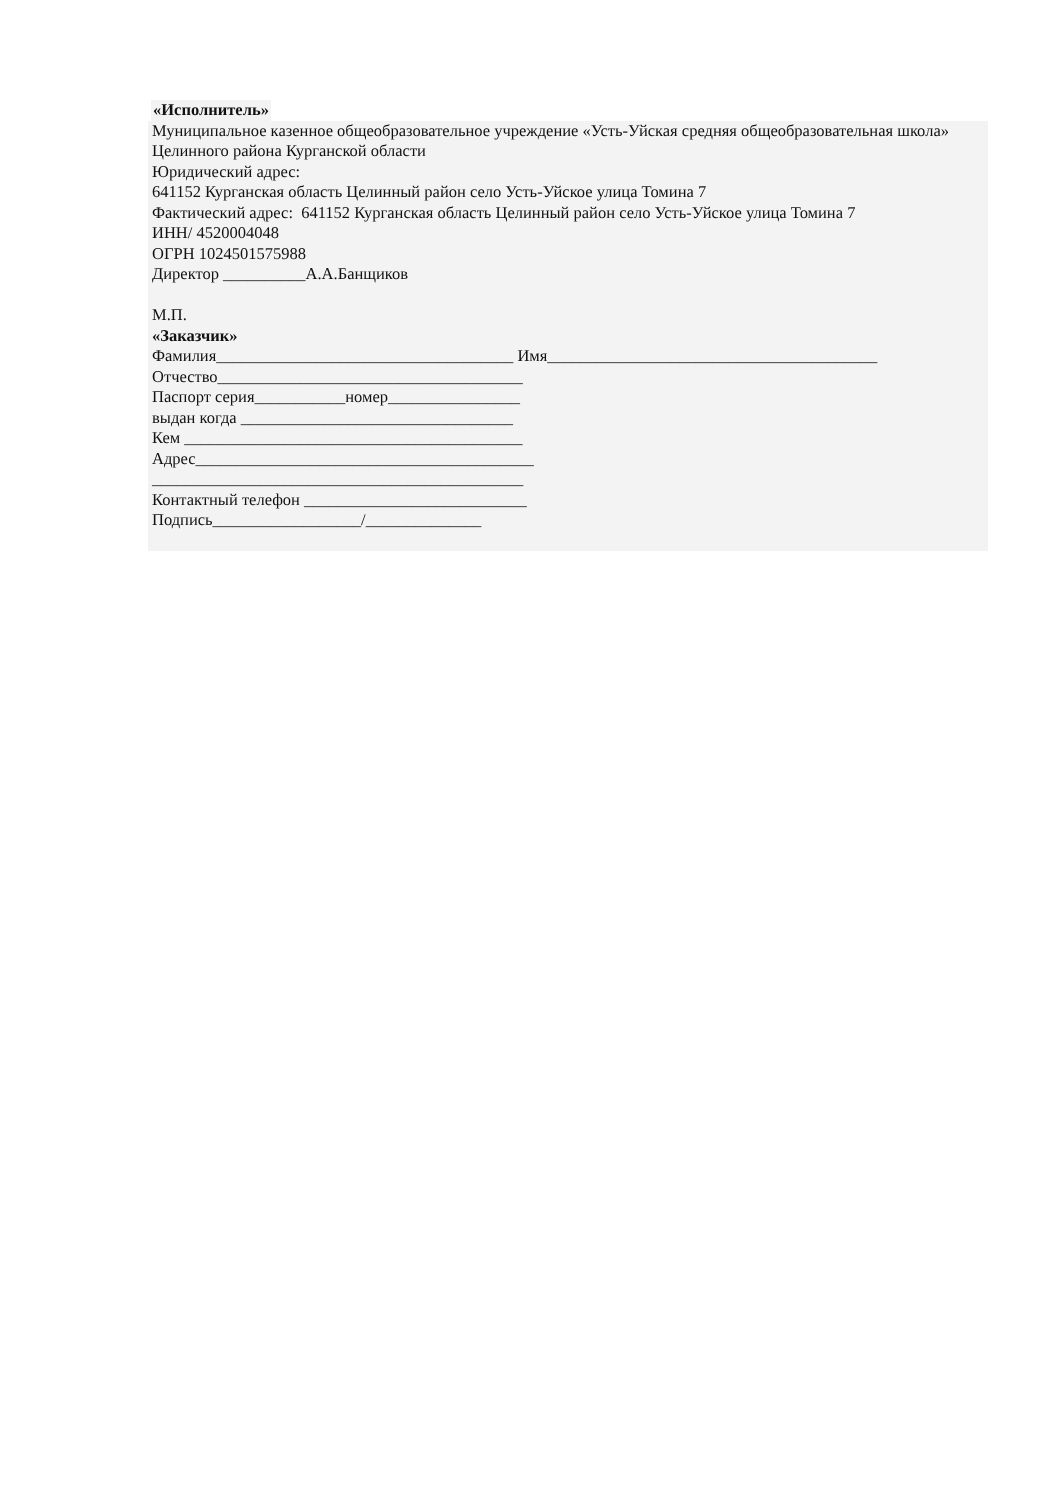«Исполнитель»
Муниципальное казенное общеобразовательное учреждение «Усть-Уйская средняя общеобразовательная школа» Целинного района Курганской области
Юридический адрес:
641152 Курганская область Целинный район село Усть-Уйское улица Томина 7
Фактический адрес: 641152 Курганская область Целинный район село Усть-Уйское улица Томина 7
ИНН/ 4520004048
ОГРН 1024501575988
Директор __________А.А.Банщиков
М.П.
«Заказчик»
Фамилия____________________________________ Имя________________________________________
Отчество_____________________________________
Паспорт серия___________номер________________
выдан когда _________________________________
Кем _________________________________________
Адрес_________________________________________
_____________________________________________
Контактный телефон ___________________________
Подпись__________________/______________